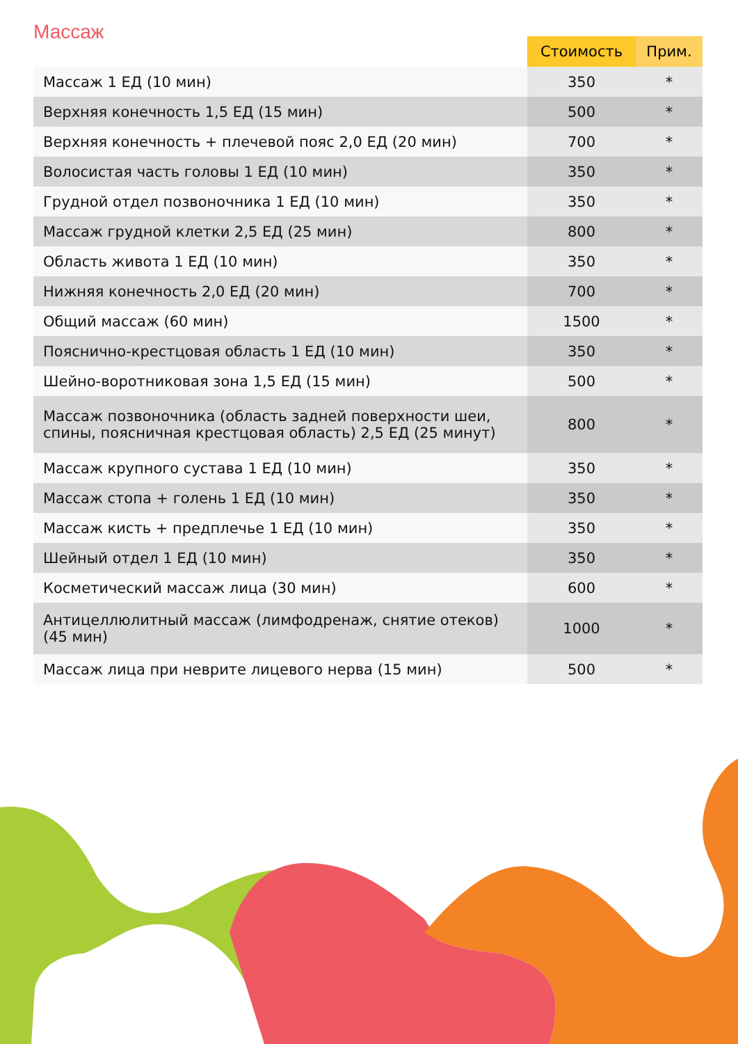Массаж
| | Стоимость | Прим. |
| --- | --- | --- |
| Массаж 1 ЕД (10 мин) | 350 | * |
| Верхняя конечность 1,5 ЕД (15 мин) | 500 | * |
| Верхняя конечность + плечевой пояс 2,0 ЕД (20 мин) | 700 | * |
| Волосистая часть головы 1 ЕД (10 мин) | 350 | * |
| Грудной отдел позвоночника 1 ЕД (10 мин) | 350 | * |
| Массаж грудной клетки 2,5 ЕД (25 мин) | 800 | * |
| Область живота 1 ЕД (10 мин) | 350 | * |
| Нижняя конечность 2,0 ЕД (20 мин) | 700 | * |
| Общий массаж (60 мин) | 1500 | * |
| Пояснично-крестцовая область 1 ЕД (10 мин) | 350 | * |
| Шейно-воротниковая зона 1,5 ЕД (15 мин) | 500 | * |
| Массаж позвоночника (область задней поверхности шеи, спины, поясничная крестцовая область) 2,5 ЕД (25 минут) | 800 | * |
| Массаж крупного сустава 1 ЕД (10 мин) | 350 | * |
| Массаж стопа + голень 1 ЕД (10 мин) | 350 | * |
| Массаж кисть + предплечье 1 ЕД (10 мин) | 350 | * |
| Шейный отдел 1 ЕД (10 мин) | 350 | * |
| Косметический массаж лица (30 мин) | 600 | * |
| Антицеллюлитный массаж (лимфодренаж, снятие отеков) (45 мин) | 1000 | * |
| Массаж лица при неврите лицевого нерва (15 мин) | 500 | * |